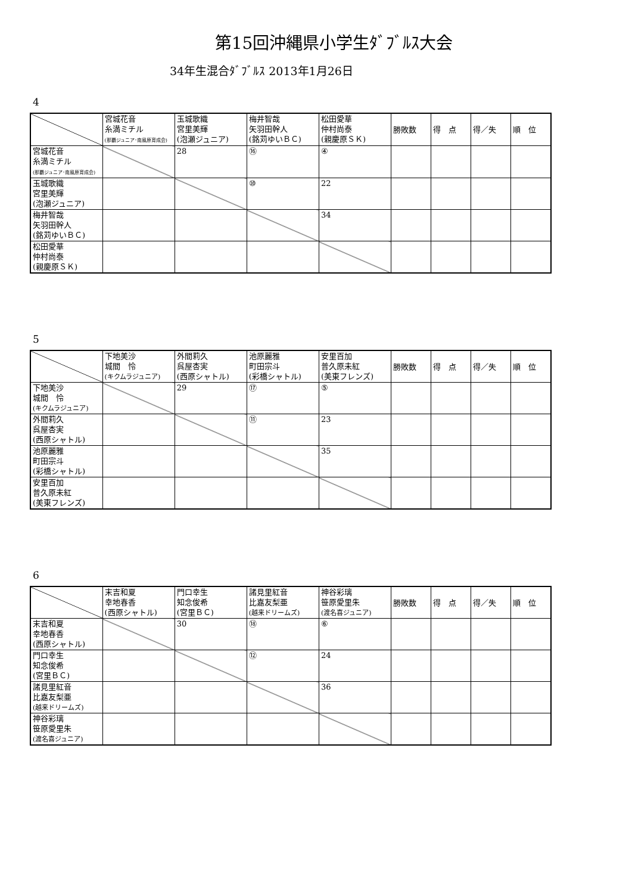第15回沖縄県小学生ﾀﾞﾌﾞﾙｽ大会
34年生混合ﾀﾞﾌﾞﾙｽ 2013年1月26日
4
| | 宮城花音 糸満ミチル (那覇ジュニア･南風原育成会) | 玉城歌織 宮里美輝 (泡瀬ジュニア) | 梅井智哉 矢羽田幹人 (銘苅ゆいＢＣ) | 松田愛華 仲村尚泰 (親慶原ＳＫ) | 勝敗数 | 得 点 | 得／失 | 順 位 |
| --- | --- | --- | --- | --- | --- | --- | --- | --- |
| 宮城花音 糸満ミチル (那覇ジュニア･南風原育成会) | | 28 | ⑯ | ④ | | | | |
| 玉城歌織 宮里美輝 (泡瀬ジュニア) | | | ⑩ | 22 | | | | |
| 梅井智哉 矢羽田幹人 (銘苅ゆいＢＣ) | | | | 34 | | | | |
| 松田愛華 仲村尚泰 (親慶原ＳＫ) | | | | | | | | |
5
| | 下地美沙 城間 怜 (キクムラジュニア) | 外間莉久 呉屋杏実 (西原シャトル) | 池原麗雅 町田宗斗 (彩橋シャトル) | 安里百加 普久原未紅 (美東フレンズ) | 勝敗数 | 得 点 | 得／失 | 順 位 |
| --- | --- | --- | --- | --- | --- | --- | --- | --- |
| 下地美沙 城間 怜 (キクムラジュニア) | | 29 | ⑰ | ⑤ | | | | |
| 外間莉久 呉屋杏実 (西原シャトル) | | | ⑪ | 23 | | | | |
| 池原麗雅 町田宗斗 (彩橋シャトル) | | | | 35 | | | | |
| 安里百加 普久原未紅 (美東フレンズ) | | | | | | | | |
6
| | 末吉和夏 幸地春香 (西原シャトル) | 門口幸生 知念俊希 (宮里ＢＣ) | 諸見里紅音 比嘉友梨亜 (越来ドリームズ) | 神谷彩璃 笹原愛里朱 (渡名喜ジュニア) | 勝敗数 | 得 点 | 得／失 | 順 位 |
| --- | --- | --- | --- | --- | --- | --- | --- | --- |
| 末吉和夏 幸地春香 (西原シャトル) | | 30 | ⑱ | ⑥ | | | | |
| 門口幸生 知念俊希 (宮里ＢＣ) | | | ⑫ | 24 | | | | |
| 諸見里紅音 比嘉友梨亜 (越来ドリームズ) | | | | 36 | | | | |
| 神谷彩璃 笹原愛里朱 (渡名喜ジュニア) | | | | | | | | |